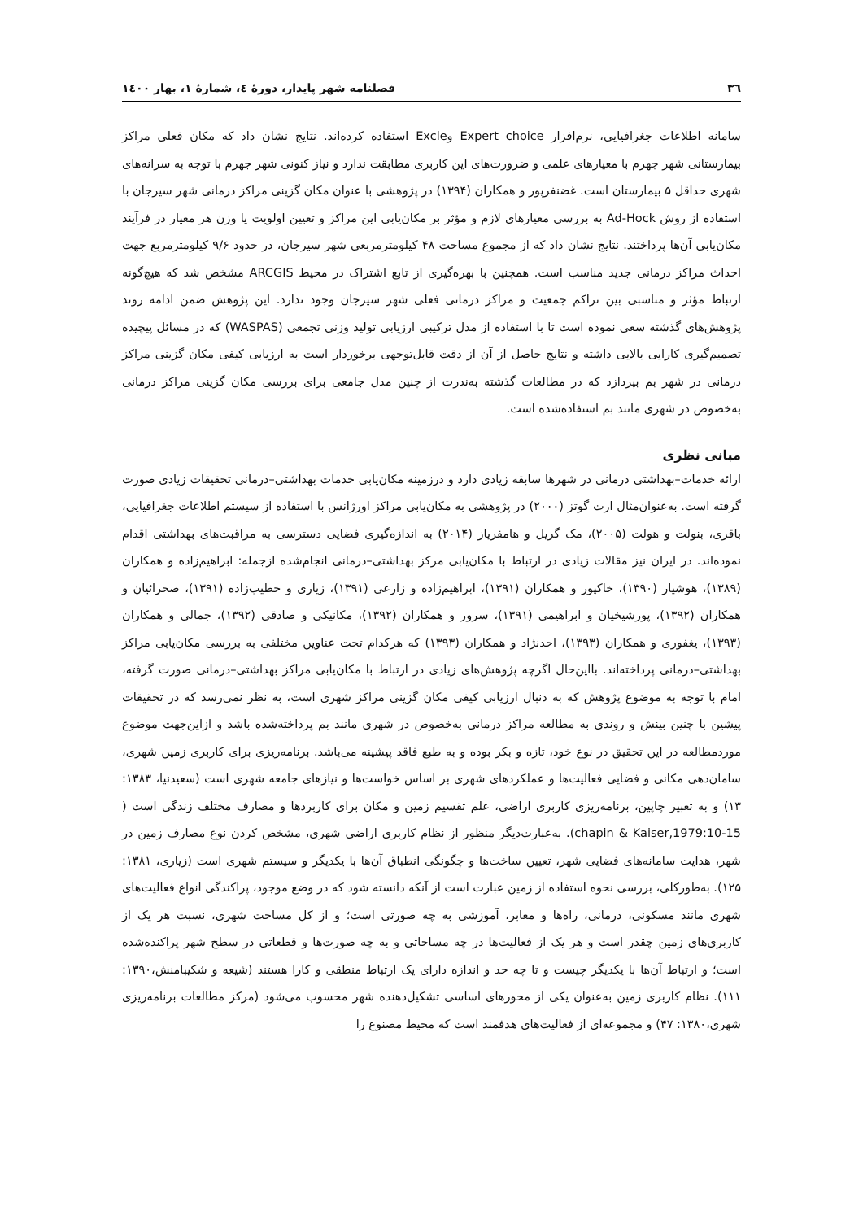٣٦ فصلنامه شهر پایدار، دورۀ ٤، شمارۀ ١، بهار ١٤٠٠
سامانه اطلاعات جغرافیایی، نرم‌افزار Expert choice وExcle استفاده کرده‌اند. نتایج نشان داد که مکان فعلی مراکز بیمارستانی شهر جهرم با معیارهای علمی و ضرورت‌های این کاربری مطابقت ندارد و نیاز کنونی شهر جهرم با توجه به سرانه‌های شهری حداقل ۵ بیمارستان است. غضنفرپور و همکاران (۱۳۹۴) در پژوهشی با عنوان مکان گزینی مراکز درمانی شهر سیرجان با استفاده از روش Ad-Hock به بررسی معیارهای لازم و مؤثر بر مکان‌یابی این مراکز و تعیین اولویت یا وزن هر معیار در فرآیند مکان‌یابی آن‌ها پرداختند. نتایج نشان داد که از مجموع مساحت ۴۸ کیلومترمربعی شهر سیرجان، در حدود ۹/۶ کیلومترمربع جهت احداث مراکز درمانی جدید مناسب است. همچنین با بهره‌گیری از تابع اشتراک در محیط ARCGIS مشخص شد که هیچ‌گونه ارتباط مؤثر و مناسبی بین تراکم جمعیت و مراکز درمانی فعلی شهر سیرجان وجود ندارد. این پژوهش ضمن ادامه روند پژوهش‌های گذشته سعی نموده است تا با استفاده از مدل ترکیبی ارزیابی تولید وزنی تجمعی (WASPAS) که در مسائل پیچیده تصمیم‌گیری کارایی بالایی داشته و نتایج حاصل از آن از دقت قابل‌توجهی برخوردار است به ارزیابی کیفی مکان گزینی مراکز درمانی در شهر بم بپردازد که در مطالعات گذشته به‌ندرت از چنین مدل جامعی برای بررسی مکان گزینی مراکز درمانی به‌خصوص در شهری مانند بم استفاده‌شده است.
مبانی نظری
ارائه خدمات–بهداشتی درمانی در شهرها سابقه زیادی دارد و درزمینه مکان‌یابی خدمات بهداشتی–درمانی تحقیقات زیادی صورت گرفته است. به‌عنوان‌مثال ارت گوتز (۲۰۰۰) در پژوهشی به مکان‌یابی مراکز اورژانس با استفاده از سیستم اطلاعات جغرافیایی، باقری، بنولت و هولت (۲۰۰۵)، مک گریل و هامفریاز (۲۰۱۴) به اندازه‌گیری فضایی دسترسی به مراقبت‌های بهداشتی اقدام نموده‌اند. در ایران نیز مقالات زیادی در ارتباط با مکان‌یابی مرکز بهداشتی–درمانی انجام‌شده ازجمله: ابراهیم‌زاده و همکاران (۱۳۸۹)، هوشیار (۱۳۹۰)، خاکپور و همکاران (۱۳۹۱)، ابراهیم‌زاده و زارعی (۱۳۹۱)، زیاری و خطیب‌زاده (۱۳۹۱)، صحرائیان و همکاران (۱۳۹۲)، پورشیخیان و ابراهیمی (۱۳۹۱)، سرور و همکاران (۱۳۹۲)، مکانیکی و صادقی (۱۳۹۲)، جمالی و همکاران (۱۳۹۳)، یغفوری و همکاران (۱۳۹۳)، احدنژاد و همکاران (۱۳۹۳) که هرکدام تحت عناوین مختلفی به بررسی مکان‌یابی مراکز بهداشتی–درمانی پرداخته‌اند. بااین‌حال اگرچه پژوهش‌های زیادی در ارتباط با مکان‌یابی مراکز بهداشتی–درمانی صورت گرفته، امام با توجه به موضوع پژوهش که به دنبال ارزیابی کیفی مکان گزینی مراکز شهری است، به نظر نمی‌رسد که در تحقیقات پیشین با چنین بینش و روندی به مطالعه مراکز درمانی به‌خصوص در شهری مانند بم پرداخته‌شده باشد و ازاین‌جهت موضوع موردمطالعه در این تحقیق در نوع خود، تازه و بکر بوده و به طبع فاقد پیشینه می‌باشد. برنامه‌ریزی برای کاربری زمین شهری، سامان‌دهی مکانی و فضایی فعالیت‌ها و عملکردهای شهری بر اساس خواست‌ها و نیازهای جامعه شهری است (سعیدنیا، ۱۳۸۳: ۱۳) و به تعبیر چاپین، برنامه‌ریزی کاربری اراضی، علم تقسیم زمین و مکان برای کاربردها و مصارف مختلف زندگی است ( chapin & Kaiser,1979:10-15). به‌عبارت‌دیگر منظور از نظام کاربری اراضی شهری، مشخص کردن نوع مصارف زمین در شهر، هدایت سامانه‌های فضایی شهر، تعیین ساخت‌ها و چگونگی انطباق آن‌ها با یکدیگر و سیستم شهری است (زیاری، ۱۳۸۱: ۱۲۵). به‌طورکلی، بررسی نحوه استفاده از زمین عبارت است از آنکه دانسته شود که در وضع موجود، پراکندگی انواع فعالیت‌های شهری مانند مسکونی، درمانی، راه‌ها و معابر، آموزشی به چه صورتی است؛ و از کل مساحت شهری، نسبت هر یک از کاربری‌های زمین چقدر است و هر یک از فعالیت‌ها در چه مساحاتی و به چه صورت‌ها و قطعاتی در سطح شهر پراکنده‌شده است؛ و ارتباط آن‌ها با یکدیگر چیست و تا چه حد و اندازه دارای یک ارتباط منطقی و کارا هستند (شیعه و شکیبامنش،۱۳۹۰: ۱۱۱). نظام کاربری زمین به‌عنوان یکی از محورهای اساسی تشکیل‌دهنده شهر محسوب می‌شود (مرکز مطالعات برنامه‌ریزی شهری،۱۳۸۰: ۴۷) و مجموعه‌ای از فعالیت‌های هدفمند است که محیط مصنوع را